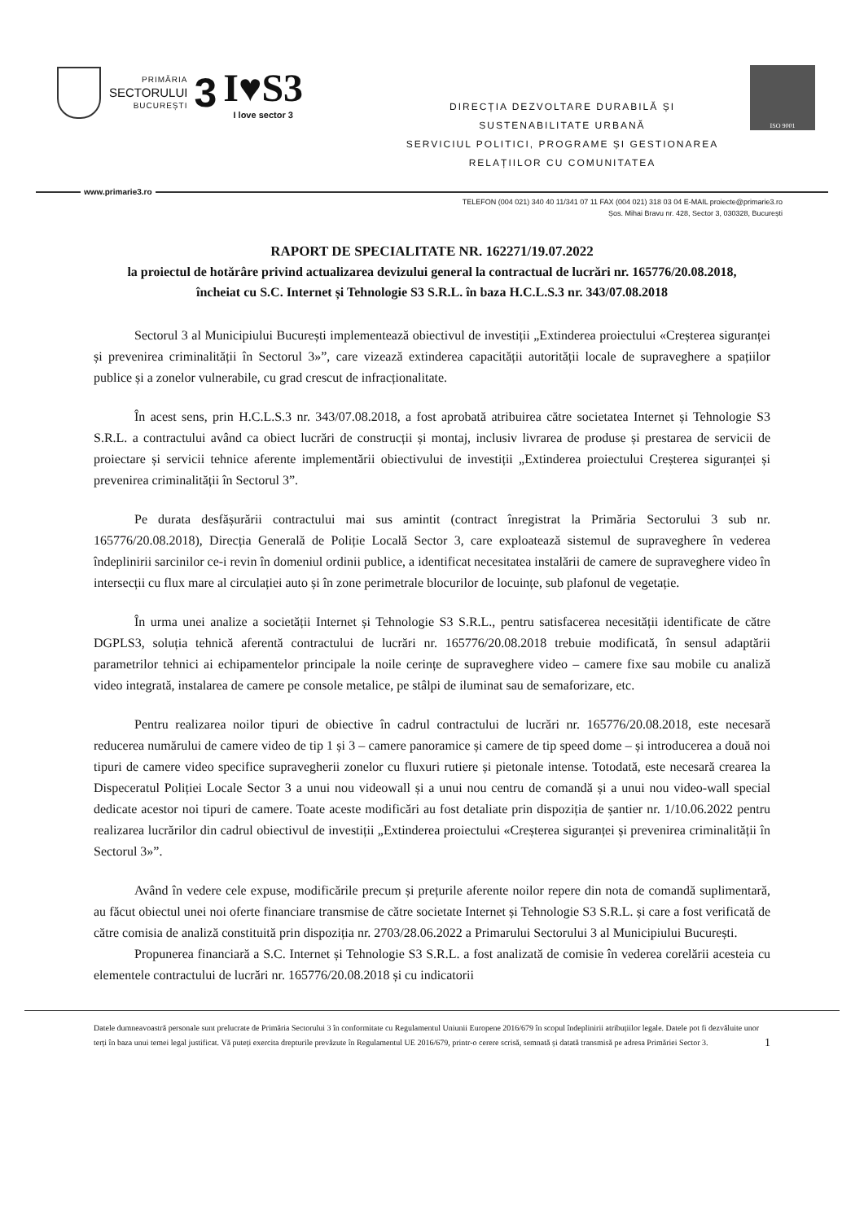PRIMĂRIA
SECTORULUI
BUCUREȘTI
3
I♥S3
I love sector 3
DIRECȚIA DEZVOLTARE DURABILĂ ȘI
SUSTENABILITATE URBANĂ
SERVICIUL POLITICI, PROGRAME ȘI GESTIONAREA
RELAȚIILOR CU COMUNITATEA
ISO 9001
www.primarie3.ro
TELEFON (004 021) 340 40 11/341 07 11 FAX (004 021) 318 03 04 E-MAIL proiecte@primarie3.ro
Șos. Mihai Bravu nr. 428, Sector 3, 030328, București
RAPORT DE SPECIALITATE NR. 162271/19.07.2022
la proiectul de hotărâre privind actualizarea devizului general la contractual de lucrări nr. 165776/20.08.2018, încheiat cu S.C. Internet și Tehnologie S3 S.R.L. în baza H.C.L.S.3 nr. 343/07.08.2018
Sectorul 3 al Municipiului București implementează obiectivul de investiții „Extinderea proiectului «Creșterea siguranței și prevenirea criminalității în Sectorul 3»”, care vizează extinderea capacității autorității locale de supraveghere a spațiilor publice și a zonelor vulnerabile, cu grad crescut de infracționalitate.
În acest sens, prin H.C.L.S.3 nr. 343/07.08.2018, a fost aprobată atribuirea către societatea Internet și Tehnologie S3 S.R.L. a contractului având ca obiect lucrări de construcții și montaj, inclusiv livrarea de produse și prestarea de servicii de proiectare și servicii tehnice aferente implementării obiectivului de investiții „Extinderea proiectului Creșterea siguranței și prevenirea criminalității în Sectorul 3”.
Pe durata desfășurării contractului mai sus amintit (contract înregistrat la Primăria Sectorului 3 sub nr. 165776/20.08.2018), Direcția Generală de Poliție Locală Sector 3, care exploatează sistemul de supraveghere în vederea îndeplinirii sarcinilor ce-i revin în domeniul ordinii publice, a identificat necesitatea instalării de camere de supraveghere video în intersecții cu flux mare al circulației auto și în zone perimetrale blocurilor de locuințe, sub plafonul de vegetație.
În urma unei analize a societății Internet și Tehnologie S3 S.R.L., pentru satisfacerea necesității identificate de către DGPLS3, soluția tehnică aferentă contractului de lucrări nr. 165776/20.08.2018 trebuie modificată, în sensul adaptării parametrilor tehnici ai echipamentelor principale la noile cerințe de supraveghere video – camere fixe sau mobile cu analiză video integrată, instalarea de camere pe console metalice, pe stâlpi de iluminat sau de semaforizare, etc.
Pentru realizarea noilor tipuri de obiective în cadrul contractului de lucrări nr. 165776/20.08.2018, este necesară reducerea numărului de camere video de tip 1 și 3 – camere panoramice și camere de tip speed dome – și introducerea a două noi tipuri de camere video specifice supravegherii zonelor cu fluxuri rutiere și pietonale intense. Totodată, este necesară crearea la Dispeceratul Poliției Locale Sector 3 a unui nou videowall și a unui nou centru de comandă și a unui nou video-wall special dedicate acestor noi tipuri de camere. Toate aceste modificări au fost detaliate prin dispoziția de șantier nr. 1/10.06.2022 pentru realizarea lucrărilor din cadrul obiectivul de investiții „Extinderea proiectului «Creșterea siguranței și prevenirea criminalității în Sectorul 3»”.
Având în vedere cele expuse, modificările precum și prețurile aferente noilor repere din nota de comandă suplimentară, au făcut obiectul unei noi oferte financiare transmise de către societate Internet și Tehnologie S3 S.R.L. și care a fost verificată de către comisia de analiză constituită prin dispoziția nr. 2703/28.06.2022 a Primarului Sectorului 3 al Municipiului București.
Propunerea financiară a S.C. Internet și Tehnologie S3 S.R.L. a fost analizată de comisie în vederea corelării acesteia cu elementele contractului de lucrări nr. 165776/20.08.2018 și cu indicatorii
Datele dumneavoastră personale sunt prelucrate de Primăria Sectorului 3 în conformitate cu Regulamentul Uniunii Europene 2016/679 în scopul îndeplinirii atribuțiilor legale. Datele pot fi dezvăluite unor terți în baza unui temei legal justificat. Vă puteți exercita drepturile prevăzute în Regulamentul UE 2016/679, printr-o cerere scrisă, semnată și datată transmisă pe adresa Primăriei Sector 3. 1